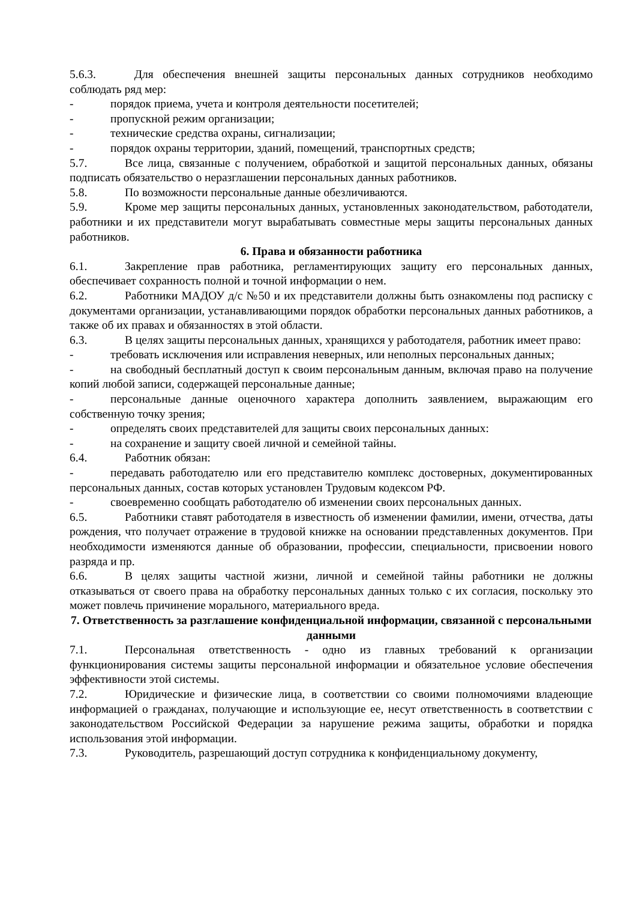5.6.3. Для обеспечения внешней защиты персональных данных сотрудников необходимо соблюдать ряд мер:
- порядок приема, учета и контроля деятельности посетителей;
- пропускной режим организации;
- технические средства охраны, сигнализации;
- порядок охраны территории, зданий, помещений, транспортных средств;
5.7. Все лица, связанные с получением, обработкой и защитой персональных данных, обязаны подписать обязательство о неразглашении персональных данных работников.
5.8. По возможности персональные данные обезличиваются.
5.9. Кроме мер защиты персональных данных, установленных законодательством, работодатели, работники и их представители могут вырабатывать совместные меры защиты персональных данных работников.
6. Права и обязанности работника
6.1. Закрепление прав работника, регламентирующих защиту его персональных данных, обеспечивает сохранность полной и точной информации о нем.
6.2. Работники МАДОУ д/с №50 и их представители должны быть ознакомлены под расписку с документами организации, устанавливающими порядок обработки персональных данных работников, а также об их правах и обязанностях в этой области.
6.3. В целях защиты персональных данных, хранящихся у работодателя, работник имеет право:
- требовать исключения или исправления неверных, или неполных персональных данных;
- на свободный бесплатный доступ к своим персональным данным, включая право на получение копий любой записи, содержащей персональные данные;
- персональные данные оценочного характера дополнить заявлением, выражающим его собственную точку зрения;
- определять своих представителей для защиты своих персональных данных:
- на сохранение и защиту своей личной и семейной тайны.
6.4. Работник обязан:
- передавать работодателю или его представителю комплекс достоверных, документированных персональных данных, состав которых установлен Трудовым кодексом РФ.
- своевременно сообщать работодателю об изменении своих персональных данных.
6.5. Работники ставят работодателя в известность об изменении фамилии, имени, отчества, даты рождения, что получает отражение в трудовой книжке на основании представленных документов. При необходимости изменяются данные об образовании, профессии, специальности, присвоении нового разряда и пр.
6.6. В целях защиты частной жизни, личной и семейной тайны работники не должны отказываться от своего права на обработку персональных данных только с их согласия, поскольку это может повлечь причинение морального, материального вреда.
7. Ответственность за разглашение конфиденциальной информации, связанной с персональными данными
7.1. Персональная ответственность - одно из главных требований к организации функционирования системы защиты персональной информации и обязательное условие обеспечения эффективности этой системы.
7.2. Юридические и физические лица, в соответствии со своими полномочиями владеющие информацией о гражданах, получающие и использующие ее, несут ответственность в соответствии с законодательством Российской Федерации за нарушение режима защиты, обработки и порядка использования этой информации.
7.3. Руководитель, разрешающий доступ сотрудника к конфиденциальному документу,